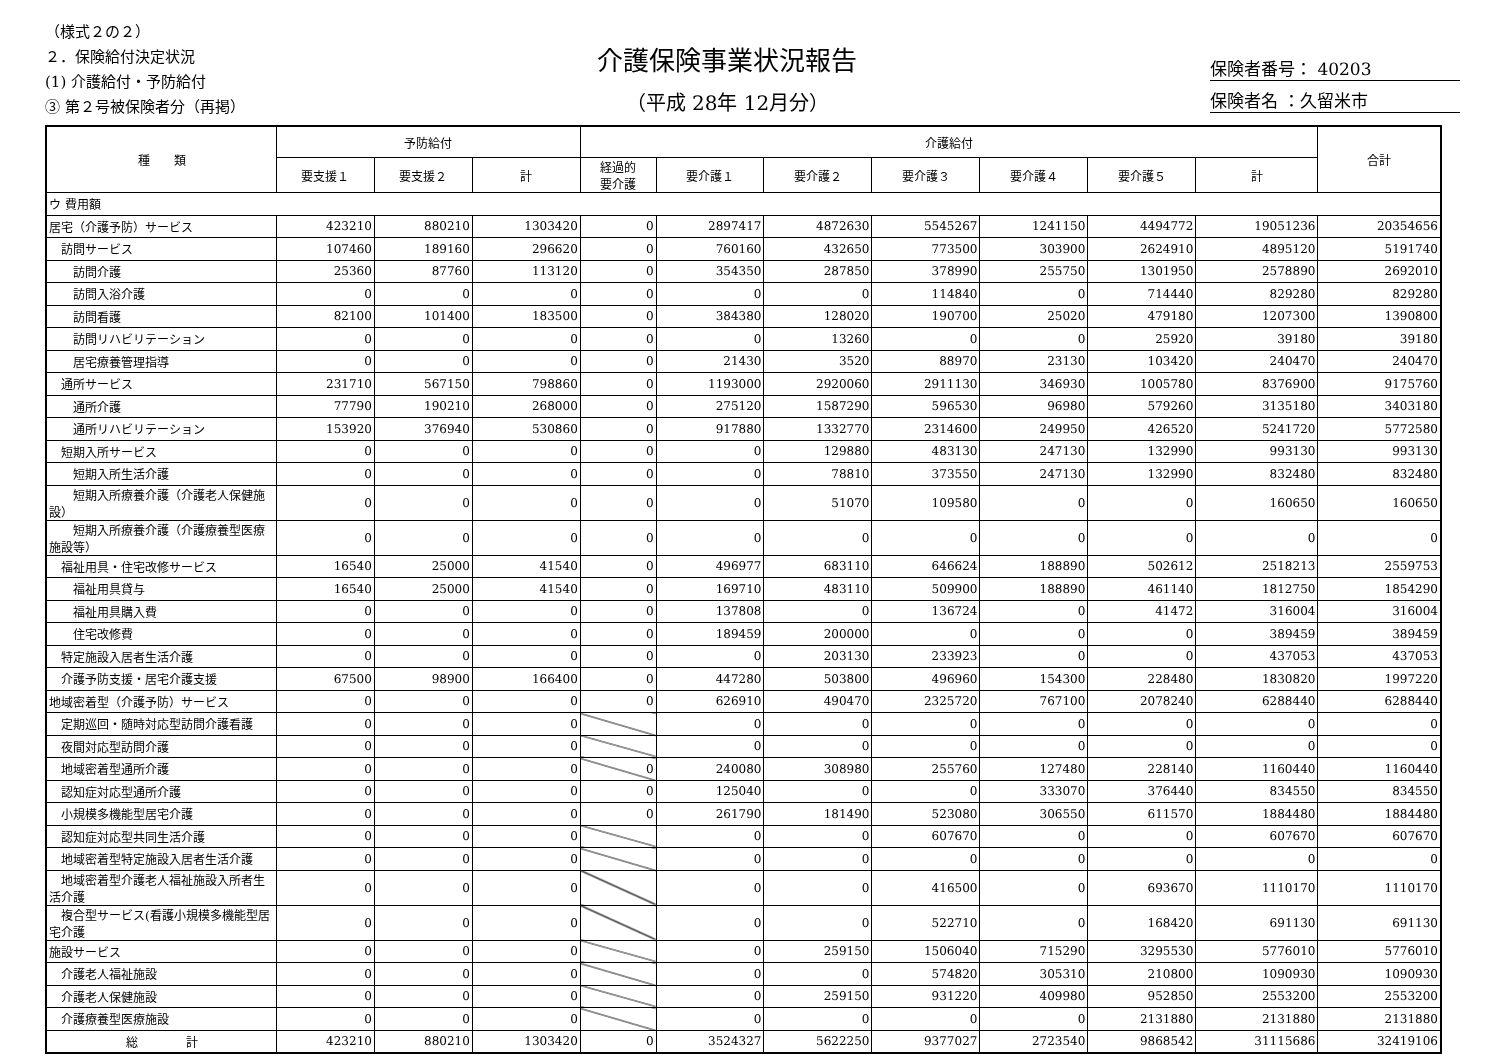（様式２の２）
２．保険給付決定状況
(1) 介護給付・予防給付
③ 第２号被保険者分（再掲）
介護保険事業状況報告
（平成 28年 12月分）
保険者番号： 40203
保険者名 ：久留米市
| 種 類 | 予防給付 | | | 介護給付 | | | | | | | 合計 |
| --- | --- | --- | --- | --- | --- | --- | --- | --- | --- | --- | --- |
| | 要支援１ | 要支援２ | 計 | 経過的 要介護 | 要介護１ | 要介護２ | 要介護３ | 要介護４ | 要介護５ | 計 | |
| ウ 費用額 | | | | | | | | | | | |
| 居宅（介護予防）サービス | 423210 | 880210 | 1303420 | 0 | 2897417 | 4872630 | 5545267 | 1241150 | 4494772 | 19051236 | 20354656 |
| 訪問サービス | 107460 | 189160 | 296620 | 0 | 760160 | 432650 | 773500 | 303900 | 2624910 | 4895120 | 5191740 |
| 訪問介護 | 25360 | 87760 | 113120 | 0 | 354350 | 287850 | 378990 | 255750 | 1301950 | 2578890 | 2692010 |
| 訪問入浴介護 | 0 | 0 | 0 | 0 | 0 | 0 | 114840 | 0 | 714440 | 829280 | 829280 |
| 訪問看護 | 82100 | 101400 | 183500 | 0 | 384380 | 128020 | 190700 | 25020 | 479180 | 1207300 | 1390800 |
| 訪問リハビリテーション | 0 | 0 | 0 | 0 | 0 | 13260 | 0 | 0 | 25920 | 39180 | 39180 |
| 居宅療養管理指導 | 0 | 0 | 0 | 0 | 21430 | 3520 | 88970 | 23130 | 103420 | 240470 | 240470 |
| 通所サービス | 231710 | 567150 | 798860 | 0 | 1193000 | 2920060 | 2911130 | 346930 | 1005780 | 8376900 | 9175760 |
| 通所介護 | 77790 | 190210 | 268000 | 0 | 275120 | 1587290 | 596530 | 96980 | 579260 | 3135180 | 3403180 |
| 通所リハビリテーション | 153920 | 376940 | 530860 | 0 | 917880 | 1332770 | 2314600 | 249950 | 426520 | 5241720 | 5772580 |
| 短期入所サービス | 0 | 0 | 0 | 0 | 0 | 129880 | 483130 | 247130 | 132990 | 993130 | 993130 |
| 短期入所生活介護 | 0 | 0 | 0 | 0 | 0 | 78810 | 373550 | 247130 | 132990 | 832480 | 832480 |
| 短期入所療養介護（介護老人保健施設） | 0 | 0 | 0 | 0 | 0 | 51070 | 109580 | 0 | 0 | 160650 | 160650 |
| 短期入所療養介護（介護療養型医療施設等） | 0 | 0 | 0 | 0 | 0 | 0 | 0 | 0 | 0 | 0 | 0 |
| 福祉用具・住宅改修サービス | 16540 | 25000 | 41540 | 0 | 496977 | 683110 | 646624 | 188890 | 502612 | 2518213 | 2559753 |
| 福祉用具貸与 | 16540 | 25000 | 41540 | 0 | 169710 | 483110 | 509900 | 188890 | 461140 | 1812750 | 1854290 |
| 福祉用具購入費 | 0 | 0 | 0 | 0 | 137808 | 0 | 136724 | 0 | 41472 | 316004 | 316004 |
| 住宅改修費 | 0 | 0 | 0 | 0 | 189459 | 200000 | 0 | 0 | 0 | 389459 | 389459 |
| 特定施設入居者生活介護 | 0 | 0 | 0 | 0 | 0 | 203130 | 233923 | 0 | 0 | 437053 | 437053 |
| 介護予防支援・居宅介護支援 | 67500 | 98900 | 166400 | 0 | 447280 | 503800 | 496960 | 154300 | 228480 | 1830820 | 1997220 |
| 地域密着型（介護予防）サービス | 0 | 0 | 0 | 0 | 626910 | 490470 | 2325720 | 767100 | 2078240 | 6288440 | 6288440 |
| 定期巡回・随時対応型訪問介護看護 | 0 | 0 | 0 | | 0 | 0 | 0 | 0 | 0 | 0 | 0 |
| 夜間対応型訪問介護 | 0 | 0 | 0 | | 0 | 0 | 0 | 0 | 0 | 0 | 0 |
| 地域密着型通所介護 | 0 | 0 | 0 | 0 | 240080 | 308980 | 255760 | 127480 | 228140 | 1160440 | 1160440 |
| 認知症対応型通所介護 | 0 | 0 | 0 | 0 | 125040 | 0 | 0 | 333070 | 376440 | 834550 | 834550 |
| 小規模多機能型居宅介護 | 0 | 0 | 0 | 0 | 261790 | 181490 | 523080 | 306550 | 611570 | 1884480 | 1884480 |
| 認知症対応型共同生活介護 | 0 | 0 | 0 | | 0 | 0 | 607670 | 0 | 0 | 607670 | 607670 |
| 地域密着型特定施設入居者生活介護 | 0 | 0 | 0 | | 0 | 0 | 0 | 0 | 0 | 0 | 0 |
| 地域密着型介護老人福祉施設入所者生活介護 | 0 | 0 | 0 | | 0 | 0 | 416500 | 0 | 693670 | 1110170 | 1110170 |
| 複合型サービス(看護小規模多機能型居宅介護 | 0 | 0 | 0 | | 0 | 0 | 522710 | 0 | 168420 | 691130 | 691130 |
| 施設サービス | 0 | 0 | 0 | | 0 | 259150 | 1506040 | 715290 | 3295530 | 5776010 | 5776010 |
| 介護老人福祉施設 | 0 | 0 | 0 | | 0 | 0 | 574820 | 305310 | 210800 | 1090930 | 1090930 |
| 介護老人保健施設 | 0 | 0 | 0 | | 0 | 259150 | 931220 | 409980 | 952850 | 2553200 | 2553200 |
| 介護療養型医療施設 | 0 | 0 | 0 | | 0 | 0 | 0 | 0 | 2131880 | 2131880 | 2131880 |
| 総 計 | 423210 | 880210 | 1303420 | 0 | 3524327 | 5622250 | 9377027 | 2723540 | 9868542 | 31115686 | 32419106 |